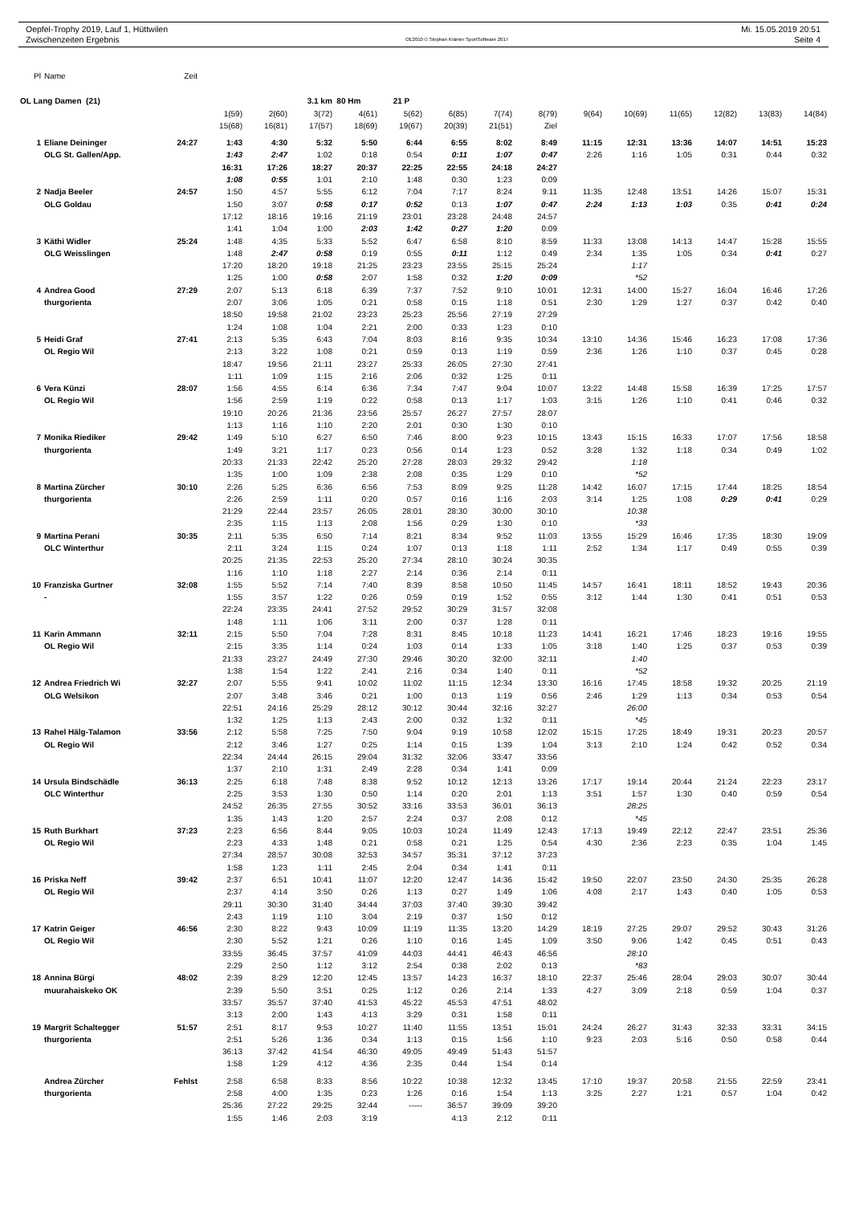Oepfel-Trophy 2019, Lauf 1, Hüttwilen Mi. 15.05.2019 20:51
Zwischenzeiten Ergebnis OE2010 © Stephan Krämer SportSoftware 2017 Seite 4
| Pl | Name | Zeit | | | | | | | | | | | | | | |
| OL Lang Damen (21) | | | | | 3.1 km 80 Hm | | 21 P | | | | | | | | | |
| | | | 1(59) | 2(60) | 3(72) | 4(61) | 5(62) | 6(85) | 7(74) | 8(79) | 9(64) | 10(69) | 11(65) | 12(82) | 13(83) | 14(84) |
| | | | 15(68) | 16(81) | 17(57) | 18(69) | 19(67) | 20(39) | 21(51) | Ziel | | | | | | |
| 1 | Eliane Deininger | 24:27 | 1:43 | 4:30 | 5:32 | 5:50 | 6:44 | 6:55 | 8:02 | 8:49 | 11:15 | 12:31 | 13:36 | 14:07 | 14:51 | 15:23 |
| | OLG St. Gallen/App. | | 1:43 | 2:47 | 1:02 | 0:18 | 0:54 | 0:11 | 1:07 | 0:47 | 2:26 | 1:16 | 1:05 | 0:31 | 0:44 | 0:32 |
| | | | 16:31 | 17:26 | 18:27 | 20:37 | 22:25 | 22:55 | 24:18 | 24:27 | | | | | | |
| | | | 1:08 | 0:55 | 1:01 | 2:10 | 1:48 | 0:30 | 1:23 | 0:09 | | | | | | |
| 2 | Nadja Beeler | 24:57 | 1:50 | 4:57 | 5:55 | 6:12 | 7:04 | 7:17 | 8:24 | 9:11 | 11:35 | 12:48 | 13:51 | 14:26 | 15:07 | 15:31 |
| | OLG Goldau | | 1:50 | 3:07 | 0:58 | 0:17 | 0:52 | 0:13 | 1:07 | 0:47 | 2:24 | 1:13 | 1:03 | 0:35 | 0:41 | 0:24 |
| | | | 17:12 | 18:16 | 19:16 | 21:19 | 23:01 | 23:28 | 24:48 | 24:57 | | | | | | |
| | | | 1:41 | 1:04 | 1:00 | 2:03 | 1:42 | 0:27 | 1:20 | 0:09 | | | | | | |
| 3 | Käthi Widler | 25:24 | 1:48 | 4:35 | 5:33 | 5:52 | 6:47 | 6:58 | 8:10 | 8:59 | 11:33 | 13:08 | 14:13 | 14:47 | 15:28 | 15:55 |
| | OLG Weisslingen | | 1:48 | 2:47 | 0:58 | 0:19 | 0:55 | 0:11 | 1:12 | 0:49 | 2:34 | 1:35 | 1:05 | 0:34 | 0:41 | 0:27 |
| | | | 17:20 | 18:20 | 19:18 | 21:25 | 23:23 | 23:55 | 25:15 | 25:24 | | 1:17 | | | | |
| | | | 1:25 | 1:00 | 0:58 | 2:07 | 1:58 | 0:32 | 1:20 | 0:09 | | *52 | | | | |
| 4 | Andrea Good | 27:29 | 2:07 | 5:13 | 6:18 | 6:39 | 7:37 | 7:52 | 9:10 | 10:01 | 12:31 | 14:00 | 15:27 | 16:04 | 16:46 | 17:26 |
| | thurgorienta | | 2:07 | 3:06 | 1:05 | 0:21 | 0:58 | 0:15 | 1:18 | 0:51 | 2:30 | 1:29 | 1:27 | 0:37 | 0:42 | 0:40 |
| | | | 18:50 | 19:58 | 21:02 | 23:23 | 25:23 | 25:56 | 27:19 | 27:29 | | | | | | |
| | | | 1:24 | 1:08 | 1:04 | 2:21 | 2:00 | 0:33 | 1:23 | 0:10 | | | | | | |
| 5 | Heidi Graf | 27:41 | 2:13 | 5:35 | 6:43 | 7:04 | 8:03 | 8:16 | 9:35 | 10:34 | 13:10 | 14:36 | 15:46 | 16:23 | 17:08 | 17:36 |
| | OL Regio Wil | | 2:13 | 3:22 | 1:08 | 0:21 | 0:59 | 0:13 | 1:19 | 0:59 | 2:36 | 1:26 | 1:10 | 0:37 | 0:45 | 0:28 |
| | | | 18:47 | 19:56 | 21:11 | 23:27 | 25:33 | 26:05 | 27:30 | 27:41 | | | | | | |
| | | | 1:11 | 1:09 | 1:15 | 2:16 | 2:06 | 0:32 | 1:25 | 0:11 | | | | | | |
| 6 | Vera Künzi | 28:07 | 1:56 | 4:55 | 6:14 | 6:36 | 7:34 | 7:47 | 9:04 | 10:07 | 13:22 | 14:48 | 15:58 | 16:39 | 17:25 | 17:57 |
| | OL Regio Wil | | 1:56 | 2:59 | 1:19 | 0:22 | 0:58 | 0:13 | 1:17 | 1:03 | 3:15 | 1:26 | 1:10 | 0:41 | 0:46 | 0:32 |
| | | | 19:10 | 20:26 | 21:36 | 23:56 | 25:57 | 26:27 | 27:57 | 28:07 | | | | | | |
| | | | 1:13 | 1:16 | 1:10 | 2:20 | 2:01 | 0:30 | 1:30 | 0:10 | | | | | | |
| 7 | Monika Riediker | 29:42 | 1:49 | 5:10 | 6:27 | 6:50 | 7:46 | 8:00 | 9:23 | 10:15 | 13:43 | 15:15 | 16:33 | 17:07 | 17:56 | 18:58 |
| | thurgorienta | | 1:49 | 3:21 | 1:17 | 0:23 | 0:56 | 0:14 | 1:23 | 0:52 | 3:28 | 1:32 | 1:18 | 0:34 | 0:49 | 1:02 |
| | | | 20:33 | 21:33 | 22:42 | 25:20 | 27:28 | 28:03 | 29:32 | 29:42 | | 1:18 | | | | |
| | | | 1:35 | 1:00 | 1:09 | 2:38 | 2:08 | 0:35 | 1:29 | 0:10 | | *52 | | | | |
| 8 | Martina Zürcher | 30:10 | 2:26 | 5:25 | 6:36 | 6:56 | 7:53 | 8:09 | 9:25 | 11:28 | 14:42 | 16:07 | 17:15 | 17:44 | 18:25 | 18:54 |
| | thurgorienta | | 2:26 | 2:59 | 1:11 | 0:20 | 0:57 | 0:16 | 1:16 | 2:03 | 3:14 | 1:25 | 1:08 | 0:29 | 0:41 | 0:29 |
| | | | 21:29 | 22:44 | 23:57 | 26:05 | 28:01 | 28:30 | 30:00 | 30:10 | | 10:38 | | | | |
| | | | 2:35 | 1:15 | 1:13 | 2:08 | 1:56 | 0:29 | 1:30 | 0:10 | | *33 | | | | |
| 9 | Martina Perani | 30:35 | 2:11 | 5:35 | 6:50 | 7:14 | 8:21 | 8:34 | 9:52 | 11:03 | 13:55 | 15:29 | 16:46 | 17:35 | 18:30 | 19:09 |
| | OLC Winterthur | | 2:11 | 3:24 | 1:15 | 0:24 | 1:07 | 0:13 | 1:18 | 1:11 | 2:52 | 1:34 | 1:17 | 0:49 | 0:55 | 0:39 |
| | | | 20:25 | 21:35 | 22:53 | 25:20 | 27:34 | 28:10 | 30:24 | 30:35 | | | | | | |
| | | | 1:16 | 1:10 | 1:18 | 2:27 | 2:14 | 0:36 | 2:14 | 0:11 | | | | | | |
| 10 | Franziska Gurtner | 32:08 | 1:55 | 5:52 | 7:14 | 7:40 | 8:39 | 8:58 | 10:50 | 11:45 | 14:57 | 16:41 | 18:11 | 18:52 | 19:43 | 20:36 |
| | - | | 1:55 | 3:57 | 1:22 | 0:26 | 0:59 | 0:19 | 1:52 | 0:55 | 3:12 | 1:44 | 1:30 | 0:41 | 0:51 | 0:53 |
| | | | 22:24 | 23:35 | 24:41 | 27:52 | 29:52 | 30:29 | 31:57 | 32:08 | | | | | | |
| | | | 1:48 | 1:11 | 1:06 | 3:11 | 2:00 | 0:37 | 1:28 | 0:11 | | | | | | |
| 11 | Karin Ammann | 32:11 | 2:15 | 5:50 | 7:04 | 7:28 | 8:31 | 8:45 | 10:18 | 11:23 | 14:41 | 16:21 | 17:46 | 18:23 | 19:16 | 19:55 |
| | OL Regio Wil | | 2:15 | 3:35 | 1:14 | 0:24 | 1:03 | 0:14 | 1:33 | 1:05 | 3:18 | 1:40 | 1:25 | 0:37 | 0:53 | 0:39 |
| | | | 21:33 | 23:27 | 24:49 | 27:30 | 29:46 | 30:20 | 32:00 | 32:11 | | 1:40 | | | | |
| | | | 1:38 | 1:54 | 1:22 | 2:41 | 2:16 | 0:34 | 1:40 | 0:11 | | *52 | | | | |
| 12 | Andrea Friedrich Wi | 32:27 | 2:07 | 5:55 | 9:41 | 10:02 | 11:02 | 11:15 | 12:34 | 13:30 | 16:16 | 17:45 | 18:58 | 19:32 | 20:25 | 21:19 |
| | OLG Welsikon | | 2:07 | 3:48 | 3:46 | 0:21 | 1:00 | 0:13 | 1:19 | 0:56 | 2:46 | 1:29 | 1:13 | 0:34 | 0:53 | 0:54 |
| | | | 22:51 | 24:16 | 25:29 | 28:12 | 30:12 | 30:44 | 32:16 | 32:27 | | 26:00 | | | | |
| | | | 1:32 | 1:25 | 1:13 | 2:43 | 2:00 | 0:32 | 1:32 | 0:11 | | *45 | | | | |
| 13 | Rahel Hälg-Talamon | 33:56 | 2:12 | 5:58 | 7:25 | 7:50 | 9:04 | 9:19 | 10:58 | 12:02 | 15:15 | 17:25 | 18:49 | 19:31 | 20:23 | 20:57 |
| | OL Regio Wil | | 2:12 | 3:46 | 1:27 | 0:25 | 1:14 | 0:15 | 1:39 | 1:04 | 3:13 | 2:10 | 1:24 | 0:42 | 0:52 | 0:34 |
| | | | 22:34 | 24:44 | 26:15 | 29:04 | 31:32 | 32:06 | 33:47 | 33:56 | | | | | | |
| | | | 1:37 | 2:10 | 1:31 | 2:49 | 2:28 | 0:34 | 1:41 | 0:09 | | | | | | |
| 14 | Ursula Bindschädle | 36:13 | 2:25 | 6:18 | 7:48 | 8:38 | 9:52 | 10:12 | 12:13 | 13:26 | 17:17 | 19:14 | 20:44 | 21:24 | 22:23 | 23:17 |
| | OLC Winterthur | | 2:25 | 3:53 | 1:30 | 0:50 | 1:14 | 0:20 | 2:01 | 1:13 | 3:51 | 1:57 | 1:30 | 0:40 | 0:59 | 0:54 |
| | | | 24:52 | 26:35 | 27:55 | 30:52 | 33:16 | 33:53 | 36:01 | 36:13 | | 28:25 | | | | |
| | | | 1:35 | 1:43 | 1:20 | 2:57 | 2:24 | 0:37 | 2:08 | 0:12 | | *45 | | | | |
| 15 | Ruth Burkhart | 37:23 | 2:23 | 6:56 | 8:44 | 9:05 | 10:03 | 10:24 | 11:49 | 12:43 | 17:13 | 19:49 | 22:12 | 22:47 | 23:51 | 25:36 |
| | OL Regio Wil | | 2:23 | 4:33 | 1:48 | 0:21 | 0:58 | 0:21 | 1:25 | 0:54 | 4:30 | 2:36 | 2:23 | 0:35 | 1:04 | 1:45 |
| | | | 27:34 | 28:57 | 30:08 | 32:53 | 34:57 | 35:31 | 37:12 | 37:23 | | | | | | |
| | | | 1:58 | 1:23 | 1:11 | 2:45 | 2:04 | 0:34 | 1:41 | 0:11 | | | | | | |
| 16 | Priska Neff | 39:42 | 2:37 | 6:51 | 10:41 | 11:07 | 12:20 | 12:47 | 14:36 | 15:42 | 19:50 | 22:07 | 23:50 | 24:30 | 25:35 | 26:28 |
| | OL Regio Wil | | 2:37 | 4:14 | 3:50 | 0:26 | 1:13 | 0:27 | 1:49 | 1:06 | 4:08 | 2:17 | 1:43 | 0:40 | 1:05 | 0:53 |
| | | | 29:11 | 30:30 | 31:40 | 34:44 | 37:03 | 37:40 | 39:30 | 39:42 | | | | | | |
| | | | 2:43 | 1:19 | 1:10 | 3:04 | 2:19 | 0:37 | 1:50 | 0:12 | | | | | | |
| 17 | Katrin Geiger | 46:56 | 2:30 | 8:22 | 9:43 | 10:09 | 11:19 | 11:35 | 13:20 | 14:29 | 18:19 | 27:25 | 29:07 | 29:52 | 30:43 | 31:26 |
| | OL Regio Wil | | 2:30 | 5:52 | 1:21 | 0:26 | 1:10 | 0:16 | 1:45 | 1:09 | 3:50 | 9:06 | 1:42 | 0:45 | 0:51 | 0:43 |
| | | | 33:55 | 36:45 | 37:57 | 41:09 | 44:03 | 44:41 | 46:43 | 46:56 | | 28:10 | | | | |
| | | | 2:29 | 2:50 | 1:12 | 3:12 | 2:54 | 0:38 | 2:02 | 0:13 | | *83 | | | | |
| 18 | Annina Bürgi | 48:02 | 2:39 | 8:29 | 12:20 | 12:45 | 13:57 | 14:23 | 16:37 | 18:10 | 22:37 | 25:46 | 28:04 | 29:03 | 30:07 | 30:44 |
| | muurahaiskeko OK | | 2:39 | 5:50 | 3:51 | 0:25 | 1:12 | 0:26 | 2:14 | 1:33 | 4:27 | 3:09 | 2:18 | 0:59 | 1:04 | 0:37 |
| | | | 33:57 | 35:57 | 37:40 | 41:53 | 45:22 | 45:53 | 47:51 | 48:02 | | | | | | |
| | | | 3:13 | 2:00 | 1:43 | 4:13 | 3:29 | 0:31 | 1:58 | 0:11 | | | | | | |
| 19 | Margrit Schaltegger | 51:57 | 2:51 | 8:17 | 9:53 | 10:27 | 11:40 | 11:55 | 13:51 | 15:01 | 24:24 | 26:27 | 31:43 | 32:33 | 33:31 | 34:15 |
| | thurgorienta | | 2:51 | 5:26 | 1:36 | 0:34 | 1:13 | 0:15 | 1:56 | 1:10 | 9:23 | 2:03 | 5:16 | 0:50 | 0:58 | 0:44 |
| | | | 36:13 | 37:42 | 41:54 | 46:30 | 49:05 | 49:49 | 51:43 | 51:57 | | | | | | |
| | | | 1:58 | 1:29 | 4:12 | 4:36 | 2:35 | 0:44 | 1:54 | 0:14 | | | | | | |
| | Andrea Zürcher | Fehlst | 2:58 | 6:58 | 8:33 | 8:56 | 10:22 | 10:38 | 12:32 | 13:45 | 17:10 | 19:37 | 20:58 | 21:55 | 22:59 | 23:41 |
| | thurgorienta | | 2:58 | 4:00 | 1:35 | 0:23 | 1:26 | 0:16 | 1:54 | 1:13 | 3:25 | 2:27 | 1:21 | 0:57 | 1:04 | 0:42 |
| | | | 25:36 | 27:22 | 29:25 | 32:44 | ----- | 36:57 | 39:09 | 39:20 | | | | | | |
| | | | 1:55 | 1:46 | 2:03 | 3:19 | | 4:13 | 2:12 | 0:11 | | | | | | |